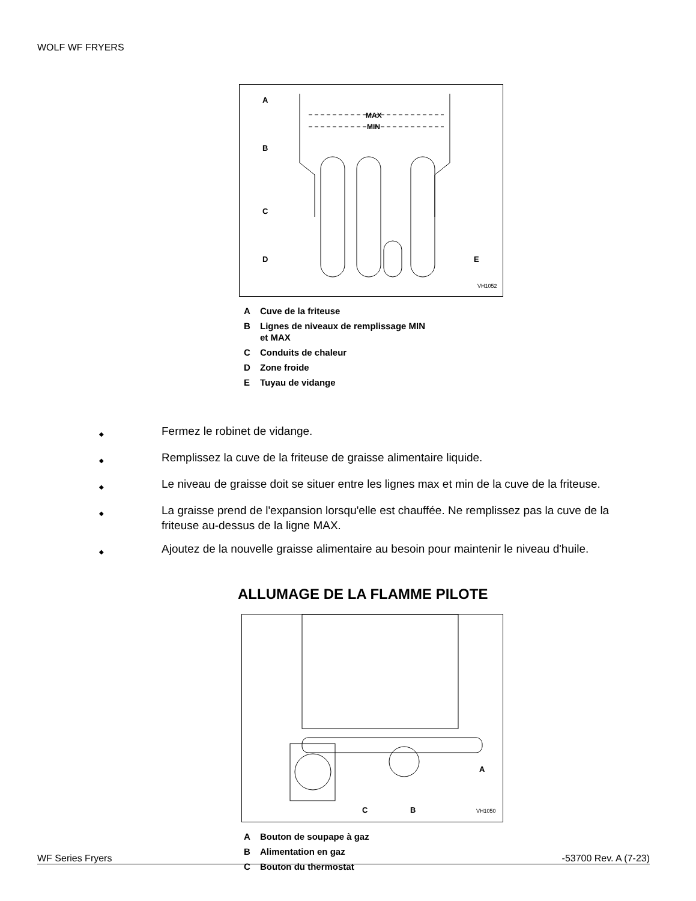WOLF WF FRYERS
A
MAX
MIN
B
C
D
E
VH1052
A Cuve de la friteuse
B Lignes de niveaux de remplissage MIN
et MAX
C Conduits de chaleur
D Zone froide
E Tuyau de vidange
◆ Fermez le robinet de vidange.
◆ Remplissez la cuve de la friteuse de graisse alimentaire liquide.
◆ Le niveau de graisse doit se situer entre les lignes max et min de la cuve de la friteuse.
◆ La graisse prend de l'expansion lorsqu'elle est chauffée. Ne remplissez pas la cuve de la friteuse au-dessus de la ligne MAX.
◆ Ajoutez de la nouvelle graisse alimentaire au besoin pour maintenir le niveau d'huile.
ALLUMAGE DE LA FLAMME PILOTE
C
B
A
VH1050
A Bouton de soupape à gaz
B Alimentation en gaz
C Bouton du thermostat
WF Series Fryers -53700 Rev. A (7-23)